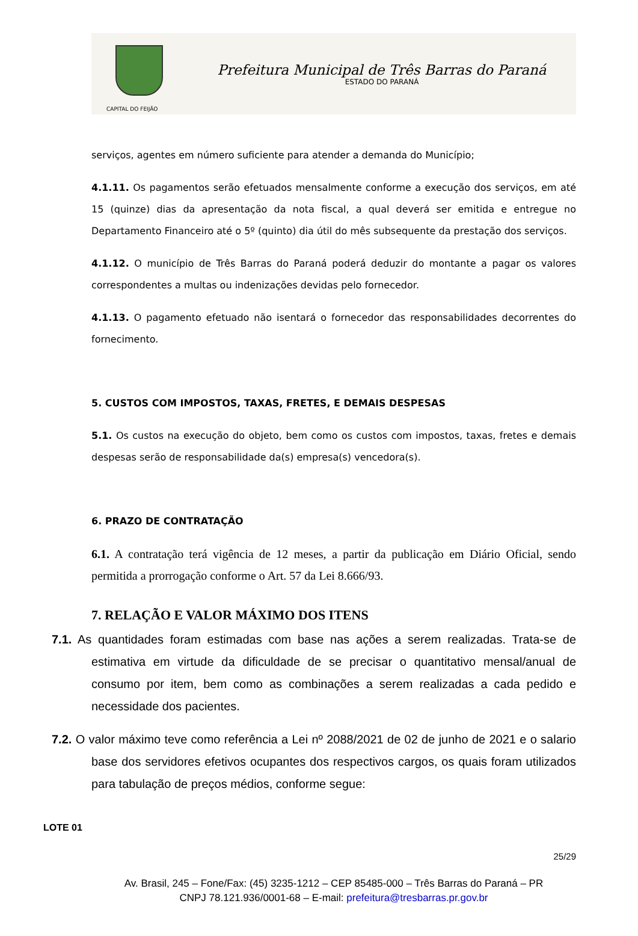CAPITAL DO FEIJÃO
Prefeitura Municipal de Três Barras do Paraná
ESTADO DO PARANÁ
serviços, agentes em número suficiente para atender a demanda do Município;
4.1.11. Os pagamentos serão efetuados mensalmente conforme a execução dos serviços, em até 15 (quinze) dias da apresentação da nota fiscal, a qual deverá ser emitida e entregue no Departamento Financeiro até o 5º (quinto) dia útil do mês subsequente da prestação dos serviços.
4.1.12. O município de Três Barras do Paraná poderá deduzir do montante a pagar os valores correspondentes a multas ou indenizações devidas pelo fornecedor.
4.1.13. O pagamento efetuado não isentará o fornecedor das responsabilidades decorrentes do fornecimento.
5. CUSTOS COM IMPOSTOS, TAXAS, FRETES, E DEMAIS DESPESAS
5.1. Os custos na execução do objeto, bem como os custos com impostos, taxas, fretes e demais despesas serão de responsabilidade da(s) empresa(s) vencedora(s).
6. PRAZO DE CONTRATAÇÃO
6.1. A contratação terá vigência de 12 meses, a partir da publicação em Diário Oficial, sendo permitida a prorrogação conforme o Art. 57 da Lei 8.666/93.
7. RELAÇÃO E VALOR MÁXIMO DOS ITENS
7.1. As quantidades foram estimadas com base nas ações a serem realizadas. Trata-se de estimativa em virtude da dificuldade de se precisar o quantitativo mensal/anual de consumo por item, bem como as combinações a serem realizadas a cada pedido e necessidade dos pacientes.
7.2. O valor máximo teve como referência a Lei nº 2088/2021 de 02 de junho de 2021 e o salario base dos servidores efetivos ocupantes dos respectivos cargos, os quais foram utilizados para tabulação de preços médios, conforme segue:
LOTE 01
25/29
Av. Brasil, 245 – Fone/Fax: (45) 3235-1212 – CEP 85485-000 – Três Barras do Paraná – PR
CNPJ 78.121.936/0001-68 – E-mail: prefeitura@tresbarras.pr.gov.br